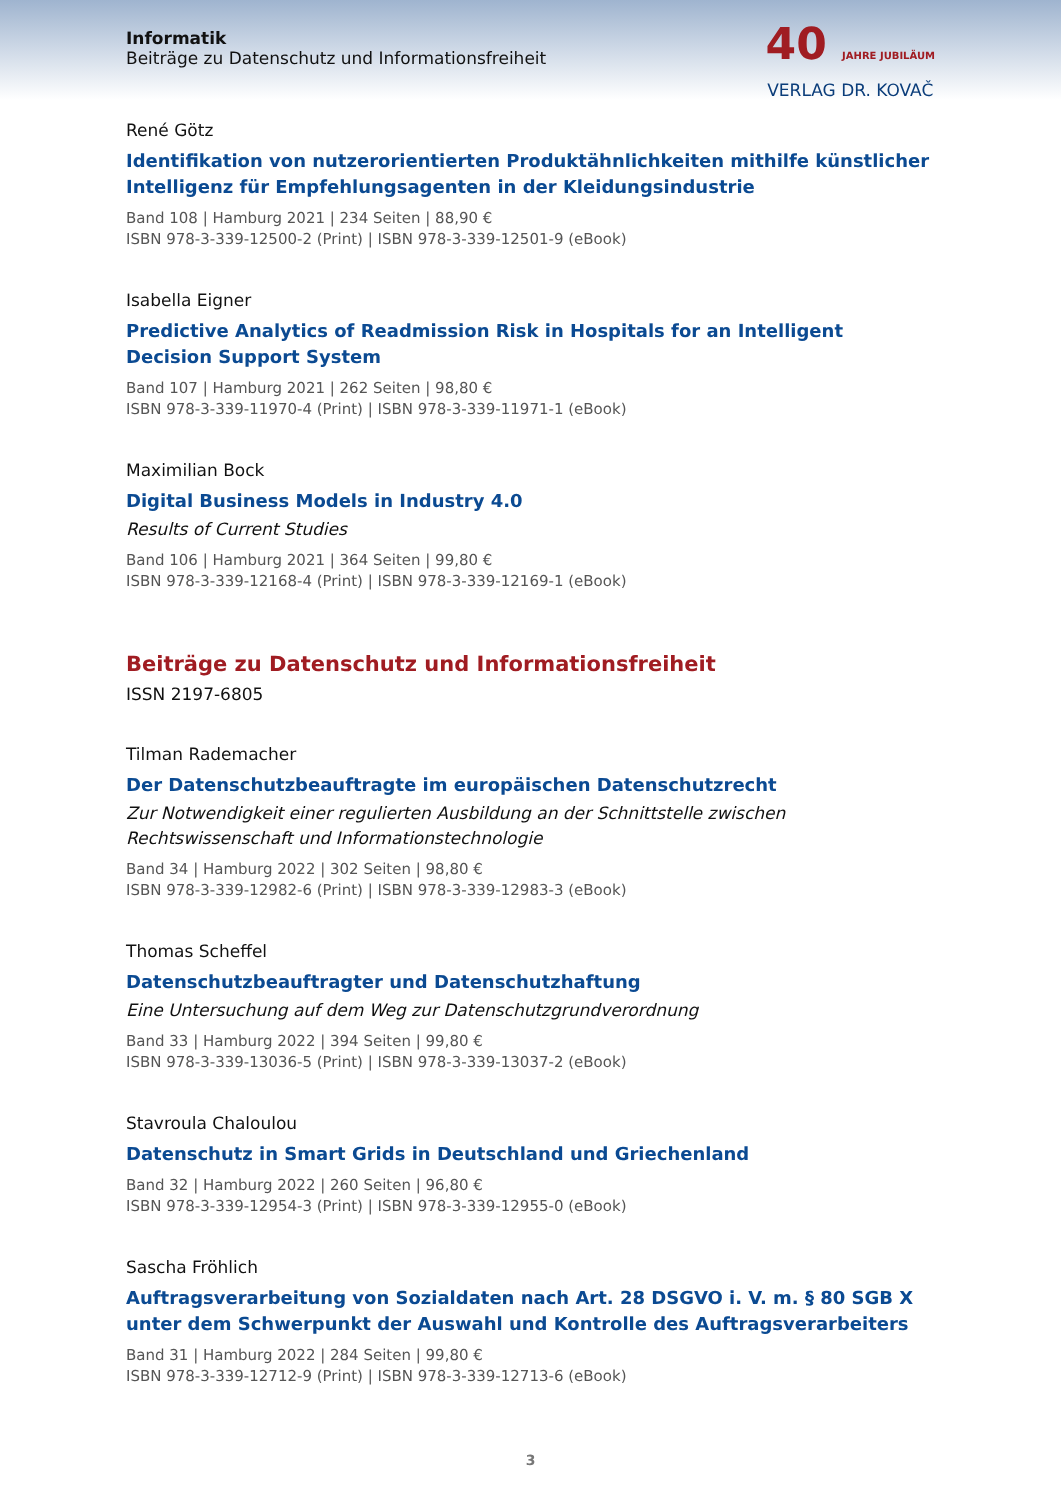Informatik
Beiträge zu Datenschutz und Informationsfreiheit
40 JAHRE JUBILÄUM
VERLAG DR. KOVAČ
René Götz
Identifikation von nutzerorientierten Produktähnlichkeiten mithilfe künstlicher Intelligenz für Empfehlungsagenten in der Kleidungsindustrie
Band 108 | Hamburg 2021 | 234 Seiten | 88,90 €
ISBN 978-3-339-12500-2 (Print) | ISBN 978-3-339-12501-9 (eBook)
Isabella Eigner
Predictive Analytics of Readmission Risk in Hospitals for an Intelligent Decision Support System
Band 107 | Hamburg 2021 | 262 Seiten | 98,80 €
ISBN 978-3-339-11970-4 (Print) | ISBN 978-3-339-11971-1 (eBook)
Maximilian Bock
Digital Business Models in Industry 4.0
Results of Current Studies
Band 106 | Hamburg 2021 | 364 Seiten | 99,80 €
ISBN 978-3-339-12168-4 (Print) | ISBN 978-3-339-12169-1 (eBook)
Beiträge zu Datenschutz und Informationsfreiheit
ISSN 2197-6805
Tilman Rademacher
Der Datenschutzbeauftragte im europäischen Datenschutzrecht
Zur Notwendigkeit einer regulierten Ausbildung an der Schnittstelle zwischen Rechtswissenschaft und Informationstechnologie
Band 34 | Hamburg 2022 | 302 Seiten | 98,80 €
ISBN 978-3-339-12982-6 (Print) | ISBN 978-3-339-12983-3 (eBook)
Thomas Scheffel
Datenschutzbeauftragter und Datenschutzhaftung
Eine Untersuchung auf dem Weg zur Datenschutzgrundverordnung
Band 33 | Hamburg 2022 | 394 Seiten | 99,80 €
ISBN 978-3-339-13036-5 (Print) | ISBN 978-3-339-13037-2 (eBook)
Stavroula Chaloulou
Datenschutz in Smart Grids in Deutschland und Griechenland
Band 32 | Hamburg 2022 | 260 Seiten | 96,80 €
ISBN 978-3-339-12954-3 (Print) | ISBN 978-3-339-12955-0 (eBook)
Sascha Fröhlich
Auftragsverarbeitung von Sozialdaten nach Art. 28 DSGVO i. V. m. § 80 SGB X unter dem Schwerpunkt der Auswahl und Kontrolle des Auftragsverarbeiters
Band 31 | Hamburg 2022 | 284 Seiten | 99,80 €
ISBN 978-3-339-12712-9 (Print) | ISBN 978-3-339-12713-6 (eBook)
3